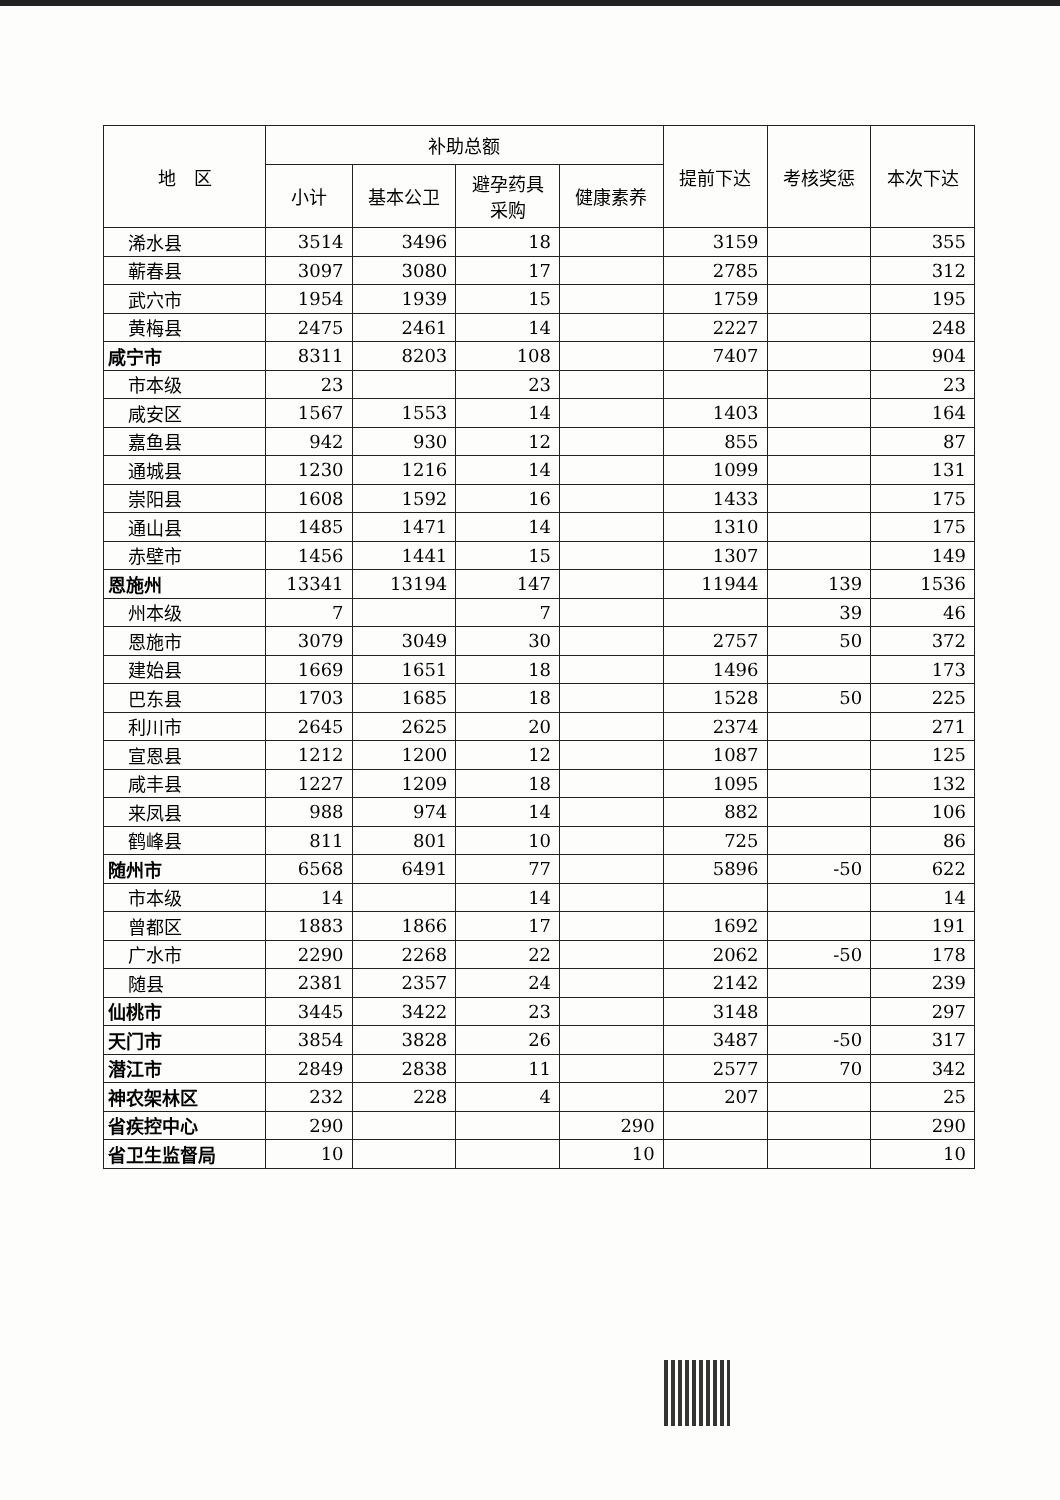| 地 区 | 补助总额 | | | | 提前下达 | 考核奖惩 | 本次下达 |
| --- | --- | --- | --- | --- | --- | --- | --- |
| | 小计 | 基本公卫 | 避孕药具 采购 | 健康素养 | | | |
| 浠水县 | 3514 | 3496 | 18 | | 3159 | | 355 |
| 蕲春县 | 3097 | 3080 | 17 | | 2785 | | 312 |
| 武穴市 | 1954 | 1939 | 15 | | 1759 | | 195 |
| 黄梅县 | 2475 | 2461 | 14 | | 2227 | | 248 |
| 咸宁市 | 8311 | 8203 | 108 | | 7407 | | 904 |
| 市本级 | 23 | | 23 | | | | 23 |
| 咸安区 | 1567 | 1553 | 14 | | 1403 | | 164 |
| 嘉鱼县 | 942 | 930 | 12 | | 855 | | 87 |
| 通城县 | 1230 | 1216 | 14 | | 1099 | | 131 |
| 崇阳县 | 1608 | 1592 | 16 | | 1433 | | 175 |
| 通山县 | 1485 | 1471 | 14 | | 1310 | | 175 |
| 赤壁市 | 1456 | 1441 | 15 | | 1307 | | 149 |
| 恩施州 | 13341 | 13194 | 147 | | 11944 | 139 | 1536 |
| 州本级 | 7 | | 7 | | | 39 | 46 |
| 恩施市 | 3079 | 3049 | 30 | | 2757 | 50 | 372 |
| 建始县 | 1669 | 1651 | 18 | | 1496 | | 173 |
| 巴东县 | 1703 | 1685 | 18 | | 1528 | 50 | 225 |
| 利川市 | 2645 | 2625 | 20 | | 2374 | | 271 |
| 宣恩县 | 1212 | 1200 | 12 | | 1087 | | 125 |
| 咸丰县 | 1227 | 1209 | 18 | | 1095 | | 132 |
| 来凤县 | 988 | 974 | 14 | | 882 | | 106 |
| 鹤峰县 | 811 | 801 | 10 | | 725 | | 86 |
| 随州市 | 6568 | 6491 | 77 | | 5896 | -50 | 622 |
| 市本级 | 14 | | 14 | | | | 14 |
| 曾都区 | 1883 | 1866 | 17 | | 1692 | | 191 |
| 广水市 | 2290 | 2268 | 22 | | 2062 | -50 | 178 |
| 随县 | 2381 | 2357 | 24 | | 2142 | | 239 |
| 仙桃市 | 3445 | 3422 | 23 | | 3148 | | 297 |
| 天门市 | 3854 | 3828 | 26 | | 3487 | -50 | 317 |
| 潜江市 | 2849 | 2838 | 11 | | 2577 | 70 | 342 |
| 神农架林区 | 232 | 228 | 4 | | 207 | | 25 |
| 省疾控中心 | 290 | | | 290 | | | 290 |
| 省卫生监督局 | 10 | | | 10 | | | 10 |